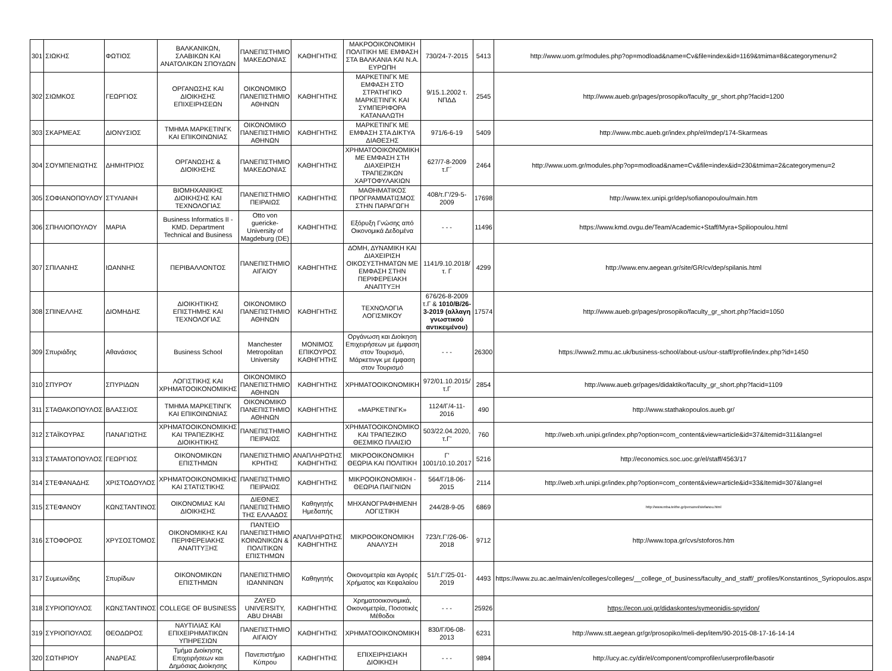| 301 | ΣΙΩΚΗΣ | ΦΩΤΙΟΣ | ΒΑΛΚΑΝΙΚΩΝ, ΣΛΑΒΙΚΩΝ ΚΑΙ ΑΝΑΤΟΛΙΚΩΝ ΣΠΟΥΔΩΝ | ΠΑΝΕΠΙΣΤΗΜΙΟ ΜΑΚΕΔΟΝΙΑΣ | ΚΑΘΗΓΗΤΗΣ | ΜΑΚΡΟΟΙΚΟΝΟΜΙΚΗ ΠΟΛΙΤΙΚΗ ΜΕ ΕΜΦΑΣΗ ΣΤΑ ΒΑΛΚΑΝΙΑ ΚΑΙ Ν.Α. ΕΥΡΩΠΗ | 730/24-7-2015 | 5413 | http://www.uom.gr/modules.php?op=modload&name=Cv&file=index&id=1169&tmima=8&categorymenu=2 |
| 302 | ΣΙΩΜΚΟΣ | ΓΕΩΡΓΙΟΣ | ΟΡΓΑΝΩΣΗΣ ΚΑΙ ΔΙΟΙΚΗΣΗΣ ΕΠΙΧΕΙΡΗΣΕΩΝ | ΟΙΚΟΝΟΜΙΚΟ ΠΑΝΕΠΙΣΤΗΜΙΟ ΑΘΗΝΩΝ | ΚΑΘΗΓΗΤΗΣ | ΜΑΡΚΕΤΙΝΓΚ ΜΕ ΕΜΦΑΣΗ ΣΤΟ ΣΤΡΑΤΗΓΙΚΟ ΜΑΡΚΕΤΙΝΓΚ ΚΑΙ ΣΥΜΠΕΡΙΦΟΡΑ ΚΑΤΑΝΑΛΩΤΗ | 9/15.1.2002 τ. ΝΠΔΔ | 2545 | http://www.aueb.gr/pages/prosopiko/faculty_gr_short.php?facid=1200 |
| 303 | ΣΚΑΡΜΕΑΣ | ΔΙΟΝΥΣΙΟΣ | ΤΜΗΜΑ ΜΑΡΚΕΤΙΝΓΚ ΚΑΙ ΕΠΙΚΟΙΝΩΝΙΑΣ | ΟΙΚΟΝΟΜΙΚΟ ΠΑΝΕΠΙΣΤΗΜΙΟ ΑΘΗΝΩΝ | ΚΑΘΗΓΗΤΗΣ | ΜΑΡΚΕΤΙΝΓΚ ΜΕ ΕΜΦΑΣΗ ΣΤΑ ΔΙΚΤΥΑ ΔΙΑΘΕΣΗΣ | 971/6-6-19 | 5409 | http://www.mbc.aueb.gr/index.php/el/mdep/174-Skarmeas |
| 304 | ΣΟΥΜΠΕΝΙΩΤΗΣ | ΔΗΜΗΤΡΙΟΣ | ΟΡΓΑΝΩΣΗΣ & ΔΙΟΙΚΗΣΗΣ | ΠΑΝΕΠΙΣΤΗΜΙΟ ΜΑΚΕΔΟΝΙΑΣ | ΚΑΘΗΓΗΤΗΣ | ΧΡΗΜΑΤΟΟΙΚΟΝΟΜΙΚΗ ΜΕ ΕΜΦΑΣΗ ΣΤΗ ΔΙΑΧΕΙΡΙΣΗ ΤΡΑΠΕΖΙΚΩΝ ΧΑΡΤΟΦΥΛΑΚΙΩΝ | 627/7-8-2009 τ.Γ΄ | 2464 | http://www.uom.gr/modules.php?op=modload&name=Cv&file=index&id=230&tmima=2&categorymenu=2 |
| 305 | ΣΟΦΙΑΝΟΠΟΥΛΟΥ | ΣΤΥΛΙΑΝΗ | ΒΙΟΜΗΧΑΝΙΚΗΣ ΔΙΟΙΚΗΣΗΣ ΚΑΙ ΤΕΧΝΟΛΟΓΙΑΣ | ΠΑΝΕΠΙΣΤΗΜΙΟ ΠΕΙΡΑΙΩΣ | ΚΑΘΗΓΗΤΗΣ | ΜΑΘΗΜΑΤΙΚΟΣ ΠΡΟΓΡΑΜΜΑΤΙΣΜΟΣ ΣΤΗΝ ΠΑΡΑΓΩΓΗ | 408/τ.Γ'/29-5-2009 | 17698 | http://www.tex.unipi.gr/dep/sofianopoulou/main.htm |
| 306 | ΣΠΗΛΙΟΠΟΥΛΟΥ | ΜΑΡΙΑ | Business Informatics II - KMD. Department Technical and Business | Otto von guericke-University of Magdeburg (DE) | ΚΑΘΗΓΗΤΗΣ | Εξόρυξη Γνώσης από Οικονομικά Δεδομένα | - - - | 11496 | https://www.kmd.ovgu.de/Team/Academic+Staff/Myra+Spiliopoulou.html |
| 307 | ΣΠΙΛΑΝΗΣ | ΙΩΑΝΝΗΣ | ΠΕΡΙΒΑΛΛΟΝΤΟΣ | ΠΑΝΕΠΙΣΤΗΜΙΟ ΑΙΓΑΙΟΥ | ΚΑΘΗΓΗΤΗΣ | ΔΟΜΗ, ΔΥΝΑΜΙΚΗ ΚΑΙ ΔΙΑΧΕΙΡΙΣΗ ΟΙΚΟΣΥΣΤΗΜΑΤΩΝ ΜΕ ΕΜΦΑΣΗ ΣΤΗΝ ΠΕΡΙΦΕΡΕΙΑΚΗ ΑΝΑΠΤΥΞΗ | 1141/9.10.2018/τ. Γ | 4299 | http://www.env.aegean.gr/site/GR/cv/dep/spilanis.html |
| 308 | ΣΠΙΝΕΛΛΗΣ | ΔΙΟΜΗΔΗΣ | ΔΙΟΙΚΗΤΙΚΗΣ ΕΠΙΣΤΗΜΗΣ ΚΑΙ ΤΕΧΝΟΛΟΓΙΑΣ | ΟΙΚΟΝΟΜΙΚΟ ΠΑΝΕΠΙΣΤΗΜΙΟ ΑΘΗΝΩΝ | ΚΑΘΗΓΗΤΗΣ | ΤΕΧΝΟΛΟΓΙΑ ΛΟΓΙΣΜΙΚΟΥ | 676/26-8-2009 τ.Γ & 1010/Β/26-3-2019 (αλλαγη γνωστικού αντικειμένου) | 17574 | http://www.aueb.gr/pages/prosopiko/faculty_gr_short.php?facid=1050 |
| 309 | Σπυριάδης | Αθανάσιος | Business School | Manchester Metropolitan University | ΜΟΝΙΜΟΣ ΕΠΙΚΟΥΡΟΣ ΚΑΘΗΓΗΤΗΣ | Οργάνωση και Διοίκηση Επιχειρήσεων με έμφαση στον Τουρισμό, Μάρκετινγκ με έμφαση στον Τουρισμό | - - - | 26300 | https://www2.mmu.ac.uk/business-school/about-us/our-staff/profile/index.php?id=1450 |
| 310 | ΣΠΥΡΟΥ | ΣΠΥΡΙΔΩΝ | ΛΟΓΙΣΤΙΚΗΣ ΚΑΙ ΧΡΗΜΑΤΟΟΙΚΟΝΟΜΙΚΗΣ | ΟΙΚΟΝΟΜΙΚΟ ΠΑΝΕΠΙΣΤΗΜΙΟ ΑΘΗΝΩΝ | ΚΑΘΗΓΗΤΗΣ | ΧΡΗΜΑΤΟΟΙΚΟΝΟΜΙΚΗ | 972/01.10.2015/τ.Γ | 2854 | http://www.aueb.gr/pages/didaktiko/faculty_gr_short.php?facid=1109 |
| 311 | ΣΤΑΘΑΚΟΠΟΥΛΟΣ | ΒΛΑΣΣΙΟΣ | ΤΜΗΜΑ ΜΑΡΚΕΤΙΝΓΚ ΚΑΙ ΕΠΙΚΟΙΝΩΝΙΑΣ | ΟΙΚΟΝΟΜΙΚΟ ΠΑΝΕΠΙΣΤΗΜΙΟ ΑΘΗΝΩΝ | ΚΑΘΗΓΗΤΗΣ | «ΜΑΡΚΕΤΙΝΓΚ» | 1124/Γ/4-11-2016 | 490 | http://www.stathakopoulos.aueb.gr/ |
| 312 | ΣΤΑΪΚΟΥΡΑΣ | ΠΑΝΑΓΙΩΤΗΣ | ΧΡΗΜΑΤΟΟΙΚΟΝΟΜΙΚΗΣ ΚΑΙ ΤΡΑΠΕΖΙΚΗΣ ΔΙΟΙΚΗΤΙΚΗΣ | ΠΑΝΕΠΙΣΤΗΜΙΟ ΠΕΙΡΑΙΩΣ | ΚΑΘΗΓΗΤΗΣ | ΧΡΗΜΑΤΟΟΙΚΟΝΟΜΙΚΟ ΚΑΙ ΤΡΑΠΕΖΙΚΟ ΘΕΣΜΙΚΟ ΠΛΑΙΣΙΟ | 503/22.04.2020, τ.Γ' | 760 | http://web.xrh.unipi.gr/index.php?option=com_content&view=article&id=37&Itemid=311&lang=el |
| 313 | ΣΤΑΜΑΤΟΠΟΥΛΟΣ | ΓΕΩΡΓΙΟΣ | ΟΙΚΟΝΟΜΙΚΩΝ ΕΠΙΣΤΗΜΩΝ | ΠΑΝΕΠΙΣΤΗΜΙΟ ΚΡΗΤΗΣ | ΑΝΑΠΛΗΡΩΤΗΣ ΚΑΘΗΓΗΤΗΣ | ΜΙΚΡΟΟΙΚΟΝΟΜΙΚΗ ΘΕΩΡΙΑ ΚΑΙ ΠΟΛΙΤΙΚΗ | Γ' 1001/10.10.2017 | 5216 | http://economics.soc.uoc.gr/el/staff/4563/17 |
| 314 | ΣΤΕΦΑΝΑΔΗΣ | ΧΡΙΣΤΟΔΟΥΛΟΣ | ΧΡΗΜΑΤΟΟΙΚΟΝΟΜΙΚΗΣ ΚΑΙ ΣΤΑΤΙΣΤΙΚΗΣ | ΠΑΝΕΠΙΣΤΗΜΙΟ ΠΕΙΡΑΙΩΣ | ΚΑΘΗΓΗΤΗΣ | ΜΙΚΡΟΟΙΚΟΝΟΜΙΚΗ - ΘΕΩΡΙΑ ΠΑΙΓΝΙΩΝ | 564/Γ/18-06-2015 | 2114 | http://web.xrh.unipi.gr/index.php?option=com_content&view=article&id=33&Itemid=307&lang=el |
| 315 | ΣΤΕΦΑΝΟΥ | ΚΩΝΣΤΑΝΤΙΝΟΣ | ΟΙΚΟΝΟΜΙΑΣ ΚΑΙ ΔΙΟΙΚΗΣΗΣ | ΔΙΕΘΝΕΣ ΠΑΝΕΠΙΣΤΗΜΙΟ ΤΗΣ ΕΛΛΑΔΟΣ | Καθηγητής Ημεδαπής | ΜΗΧΑΝΟΓΡΑΦΗΜΕΝΗ ΛΟΓΙΣΤΙΚΗ | 244/28-9-05 | 6869 | http://www.mba.teithe.gr/personel/stefanou.html |
| 316 | ΣΤΟΦΟΡΟΣ | ΧΡΥΣΟΣΤΟΜΟΣ | ΟΙΚΟΝΟΜΙΚΗΣ ΚΑΙ ΠΕΡΙΦΕΡΕΙΑΚΗΣ ΑΝΑΠΤΥΞΗΣ | ΠΑΝΤΕΙΟ ΠΑΝΕΠΙΣΤΗΜΙΟ ΚΟΙΝΩΝΙΚΩΝ & ΠΟΛΙΤΙΚΩΝ ΕΠΙΣΤΗΜΩΝ | ΑΝΑΠΛΗΡΩΤΗΣ ΚΑΘΗΓΗΤΗΣ | ΜΙΚΡΟΟΙΚΟΝΟΜΙΚΗ ΑΝΑΛΥΣΗ | 723/τ.Γ'/26-06-2018 | 9712 | http://www.topa.gr/cvs/stoforos.htm |
| 317 | Συμεωνίδης | Σπυρίδων | ΟΙΚΟΝΟΜΙΚΩΝ ΕΠΙΣΤΗΜΩΝ | ΠΑΝΕΠΙΣΤΗΜΙΟ ΙΩΑΝΝΙΝΩΝ | Καθηγητής | Οικονομετρία και Αγορές Χρήματος και Κεφαλαίου | 51/τ.Γ'/25-01-2019 | 4493 | https://www.zu.ac.ae/main/en/colleges/colleges/__college_of_business/faculty_and_staff/_profiles/Konstantinos_Syriopoulos.aspx |
| 318 | ΣΥΡΙΟΠΟΥΛΟΣ | ΚΩΝΣΤΑΝΤΙΝΟΣ | COLLEGE OF BUSINESS | ZAYED UNIVERSITY, ABU DHABI | ΚΑΘΗΓΗΤΗΣ | Χρηματοοικονομικά, Οικονομετρία, Ποσοτικές Μέθοδοι | - - - | 25926 | https://econ.uoi.gr/didaskontes/symeonidis-spyridon/ |
| 319 | ΣΥΡΙΟΠΟΥΛΟΣ | ΘΕΟΔΩΡΟΣ | ΝΑΥΤΙΛΙΑΣ ΚΑΙ ΕΠΙΧΕΙΡΗΜΑΤΙΚΩΝ ΥΠΗΡΕΣΙΩΝ | ΠΑΝΕΠΙΣΤΗΜΙΟ ΑΙΓΑΙΟΥ | ΚΑΘΗΓΗΤΗΣ | ΧΡΗΜΑΤΟΟΙΚΟΝΟΜΙΚΗ | 830/Γ/06-08-2013 | 6231 | http://www.stt.aegean.gr/gr/prosopiko/meli-dep/item/90-2015-08-17-16-14-14 |
| 320 | ΣΩΤΗΡΙΟΥ | ΑΝΔΡΕΑΣ | Τμήμα Διοίκησης Επιχειρήσεων και Δημόσιας Διοίκησης | Πανεπιστήμιο Κύπρου | ΚΑΘΗΓΗΤΗΣ | ΕΠΙΧΕΙΡΗΣΙΑΚΗ ΔΙΟΙΚΗΣΗ | - - - | 9894 | http://ucy.ac.cy/dir/el/component/comprofiler/userprofile/basotir |